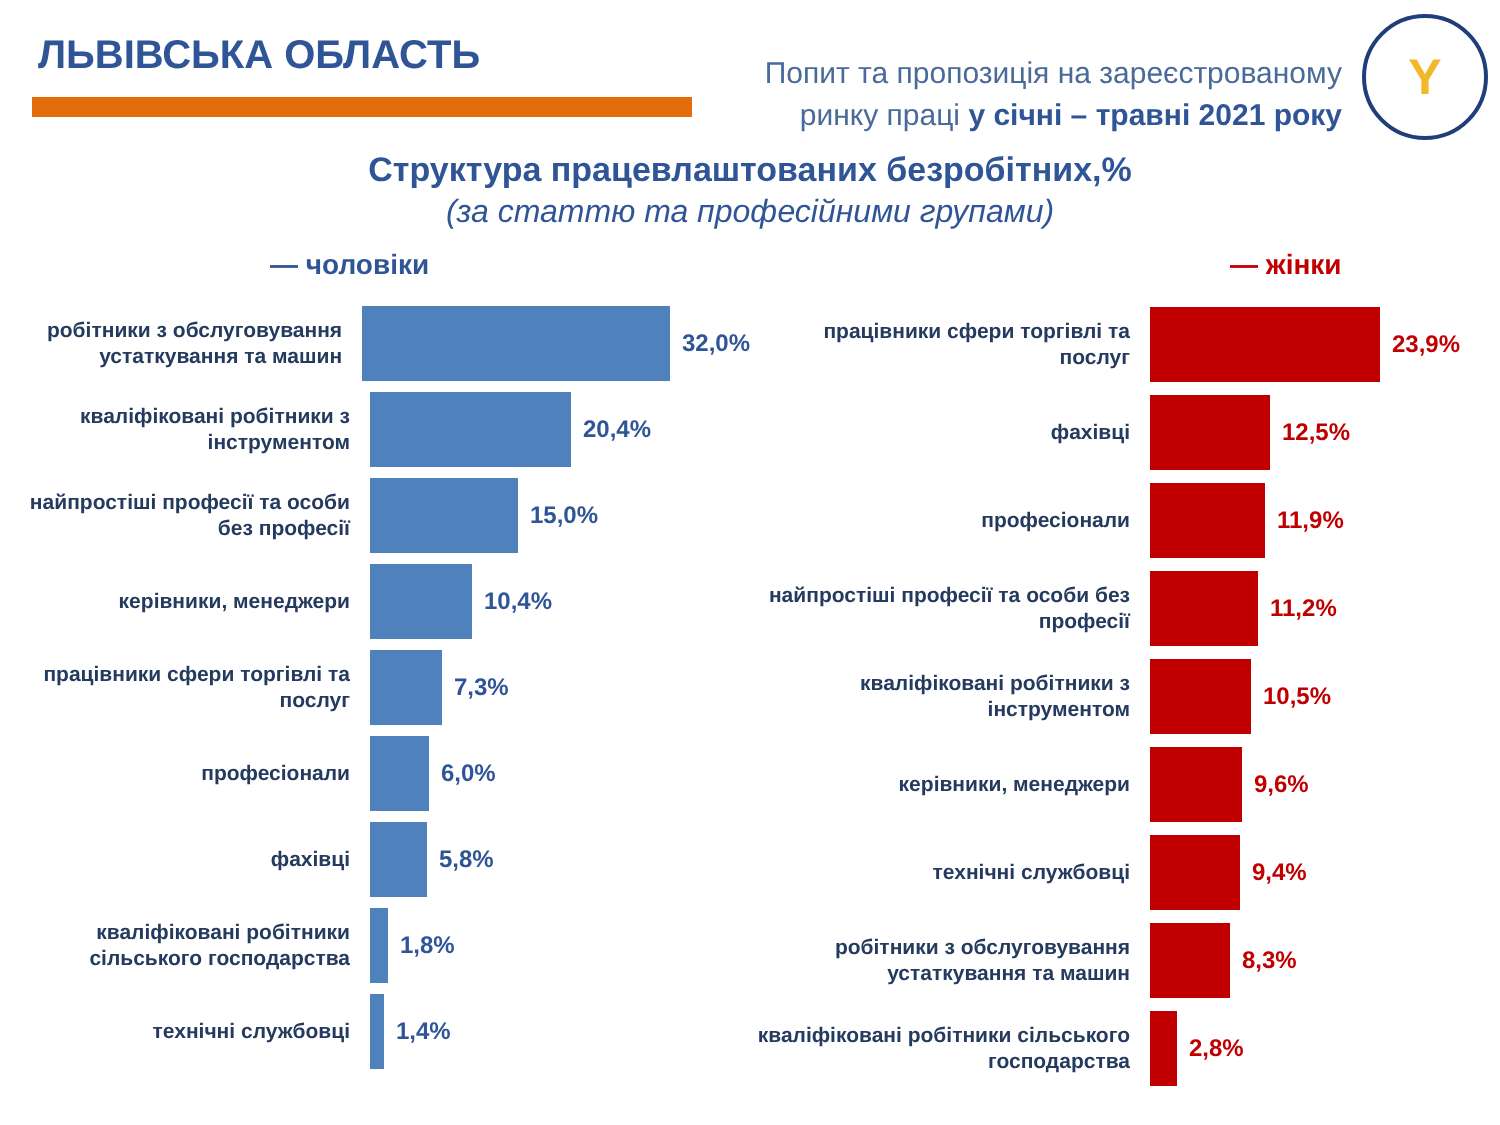ЛЬВІВСЬКА ОБЛАСТЬ
Попит та пропозиція на зареєстрованому
ринку праці у січні – травні 2021 року
Y
Структура працевлаштованих безробітних,%
(за статтю та професійними групами)
— чоловіки
робітники з обслуговування устаткування та машин
32,0%
кваліфіковані робітники з інструментом
20,4%
найпростіші професії та особи без професії
15,0%
керівники, менеджери
10,4%
працівники сфери торгівлі та послуг
7,3%
професіонали
6,0%
фахівці
5,8%
кваліфіковані робітники сільського господарства
1,8%
технічні службовці
1,4%
— жінки
працівники сфери торгівлі та послуг
23,9%
фахівці
12,5%
професіонали
11,9%
найпростіші професії та особи без професії
11,2%
кваліфіковані робітники з інструментом
10,5%
керівники, менеджери
9,6%
технічні службовці
9,4%
робітники з обслуговування устаткування та машин
8,3%
кваліфіковані робітники сільського господарства
2,8%